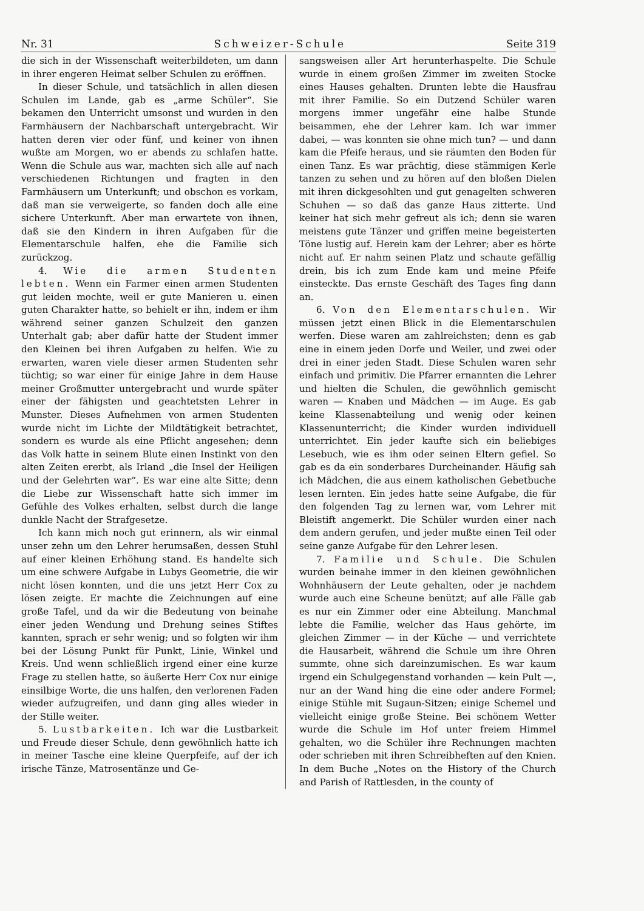Nr. 31 Schweizer-Schule Seite 319
die sich in der Wissenschaft weiterbildeten, um dann in ihrer engeren Heimat selber Schulen zu eröffnen.
In dieser Schule, und tatsächlich in allen diesen Schulen im Lande, gab es „arme Schüler“. Sie bekamen den Unterricht umsonst und wurden in den Farmhäusern der Nachbarschaft untergebracht. Wir hatten deren vier oder fünf, und keiner von ihnen wußte am Morgen, wo er abends zu schlafen hatte. Wenn die Schule aus war, machten sich alle auf nach verschiedenen Richtungen und fragten in den Farmhäusern um Unterkunft; und obschon es vorkam, daß man sie verweigerte, so fanden doch alle eine sichere Unterkunft. Aber man erwartete von ihnen, daß sie den Kindern in ihren Aufgaben für die Elementarschule halfen, ehe die Familie sich zurückzog.
4. Wie die armen Studenten lebten. Wenn ein Farmer einen armen Studenten gut leiden mochte, weil er gute Manieren u. einen guten Charakter hatte, so behielt er ihn, indem er ihm während seiner ganzen Schulzeit den ganzen Unterhalt gab; aber dafür hatte der Student immer den Kleinen bei ihren Aufgaben zu helfen. Wie zu erwarten, waren viele dieser armen Studenten sehr tüchtig; so war einer für einige Jahre in dem Hause meiner Großmutter untergebracht und wurde später einer der fähigsten und geachtetsten Lehrer in Munster. Dieses Aufnehmen von armen Studenten wurde nicht im Lichte der Mildtätigkeit betrachtet, sondern es wurde als eine Pflicht angesehen; denn das Volk hatte in seinem Blute einen Instinkt von den alten Zeiten ererbt, als Irland „die Insel der Heiligen und der Gelehrten war“. Es war eine alte Sitte; denn die Liebe zur Wissenschaft hatte sich immer im Gefühle des Volkes erhalten, selbst durch die lange dunkle Nacht der Strafgesetze.
Ich kann mich noch gut erinnern, als wir einmal unser zehn um den Lehrer herumsaßen, dessen Stuhl auf einer kleinen Erhöhung stand. Es handelte sich um eine schwere Aufgabe in Lubys Geometrie, die wir nicht lösen konnten, und die uns jetzt Herr Cox zu lösen zeigte. Er machte die Zeichnungen auf eine große Tafel, und da wir die Bedeutung von beinahe einer jeden Wendung und Drehung seines Stiftes kannten, sprach er sehr wenig; und so folgten wir ihm bei der Lösung Punkt für Punkt, Linie, Winkel und Kreis. Und wenn schließlich irgend einer eine kurze Frage zu stellen hatte, so äußerte Herr Cox nur einige einsilbige Worte, die uns halfen, den verlorenen Faden wieder aufzugreifen, und dann ging alles wieder in der Stille weiter.
5. Lustbarkeiten. Ich war die Lustbarkeit und Freude dieser Schule, denn gewöhnlich hatte ich in meiner Tasche eine kleine Querpfeife, auf der ich irische Tänze, Matrosentänze und Ge-
sangsweisen aller Art herunterhaspelte. Die Schule wurde in einem großen Zimmer im zweiten Stocke eines Hauses gehalten. Drunten lebte die Hausfrau mit ihrer Familie. So ein Dutzend Schüler waren morgens immer ungefähr eine halbe Stunde beisammen, ehe der Lehrer kam. Ich war immer dabei, — was konnten sie ohne mich tun? — und dann kam die Pfeife heraus, und sie räumten den Boden für einen Tanz. Es war prächtig, diese stämmigen Kerle tanzen zu sehen und zu hören auf den bloßen Dielen mit ihren dickgesohlten und gut genagelten schweren Schuhen — so daß das ganze Haus zitterte. Und keiner hat sich mehr gefreut als ich; denn sie waren meistens gute Tänzer und griffen meine begeisterten Töne lustig auf. Herein kam der Lehrer; aber es hörte nicht auf. Er nahm seinen Platz und schaute gefällig drein, bis ich zum Ende kam und meine Pfeife einsteckte. Das ernste Geschäft des Tages fing dann an.
6. Von den Elementarschulen. Wir müssen jetzt einen Blick in die Elementarschulen werfen. Diese waren am zahlreichsten; denn es gab eine in einem jeden Dorfe und Weiler, und zwei oder drei in einer jeden Stadt. Diese Schulen waren sehr einfach und primitiv. Die Pfarrer ernannten die Lehrer und hielten die Schulen, die gewöhnlich gemischt waren — Knaben und Mädchen — im Auge. Es gab keine Klassenabteilung und wenig oder keinen Klassenunterricht; die Kinder wurden individuell unterrichtet. Ein jeder kaufte sich ein beliebiges Lesebuch, wie es ihm oder seinen Eltern gefiel. So gab es da ein sonderbares Durcheinander. Häufig sah ich Mädchen, die aus einem katholischen Gebetbuche lesen lernten. Ein jedes hatte seine Aufgabe, die für den folgenden Tag zu lernen war, vom Lehrer mit Bleistift angemerkt. Die Schüler wurden einer nach dem andern gerufen, und jeder mußte einen Teil oder seine ganze Aufgabe für den Lehrer lesen.
7. Familie und Schule. Die Schulen wurden beinahe immer in den kleinen gewöhnlichen Wohnhäusern der Leute gehalten, oder je nachdem wurde auch eine Scheune benützt; auf alle Fälle gab es nur ein Zimmer oder eine Abteilung. Manchmal lebte die Familie, welcher das Haus gehörte, im gleichen Zimmer — in der Küche — und verrichtete die Hausarbeit, während die Schule um ihre Ohren summte, ohne sich dareinzumischen. Es war kaum irgend ein Schulgegenstand vorhanden — kein Pult —, nur an der Wand hing die eine oder andere Formel; einige Stühle mit Sugaun-Sitzen; einige Schemel und vielleicht einige große Steine. Bei schönem Wetter wurde die Schule im Hof unter freiem Himmel gehalten, wo die Schüler ihre Rechnungen machten oder schrieben mit ihren Schreibheften auf den Knien. In dem Buche „Notes on the History of the Church and Parish of Rattlesden, in the county of